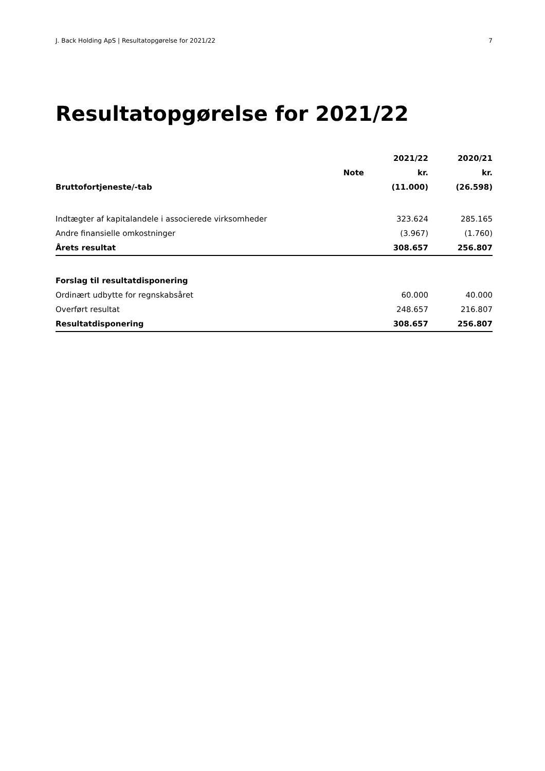J. Back Holding ApS | Resultatopgørelse for 2021/22 7
Resultatopgørelse for 2021/22
| | | 2021/22 | 2020/21 |
| --- | --- | --- | --- |
| | Note | kr. | kr. |
| Bruttofortjeneste/-tab | | (11.000) | (26.598) |
| Indtægter af kapitalandele i associerede virksomheder | | 323.624 | 285.165 |
| Andre finansielle omkostninger | | (3.967) | (1.760) |
| Årets resultat | | 308.657 | 256.807 |
| Forslag til resultatdisponering | | | |
| Ordinært udbytte for regnskabsåret | | 60.000 | 40.000 |
| Overført resultat | | 248.657 | 216.807 |
| Resultatdisponering | | 308.657 | 256.807 |